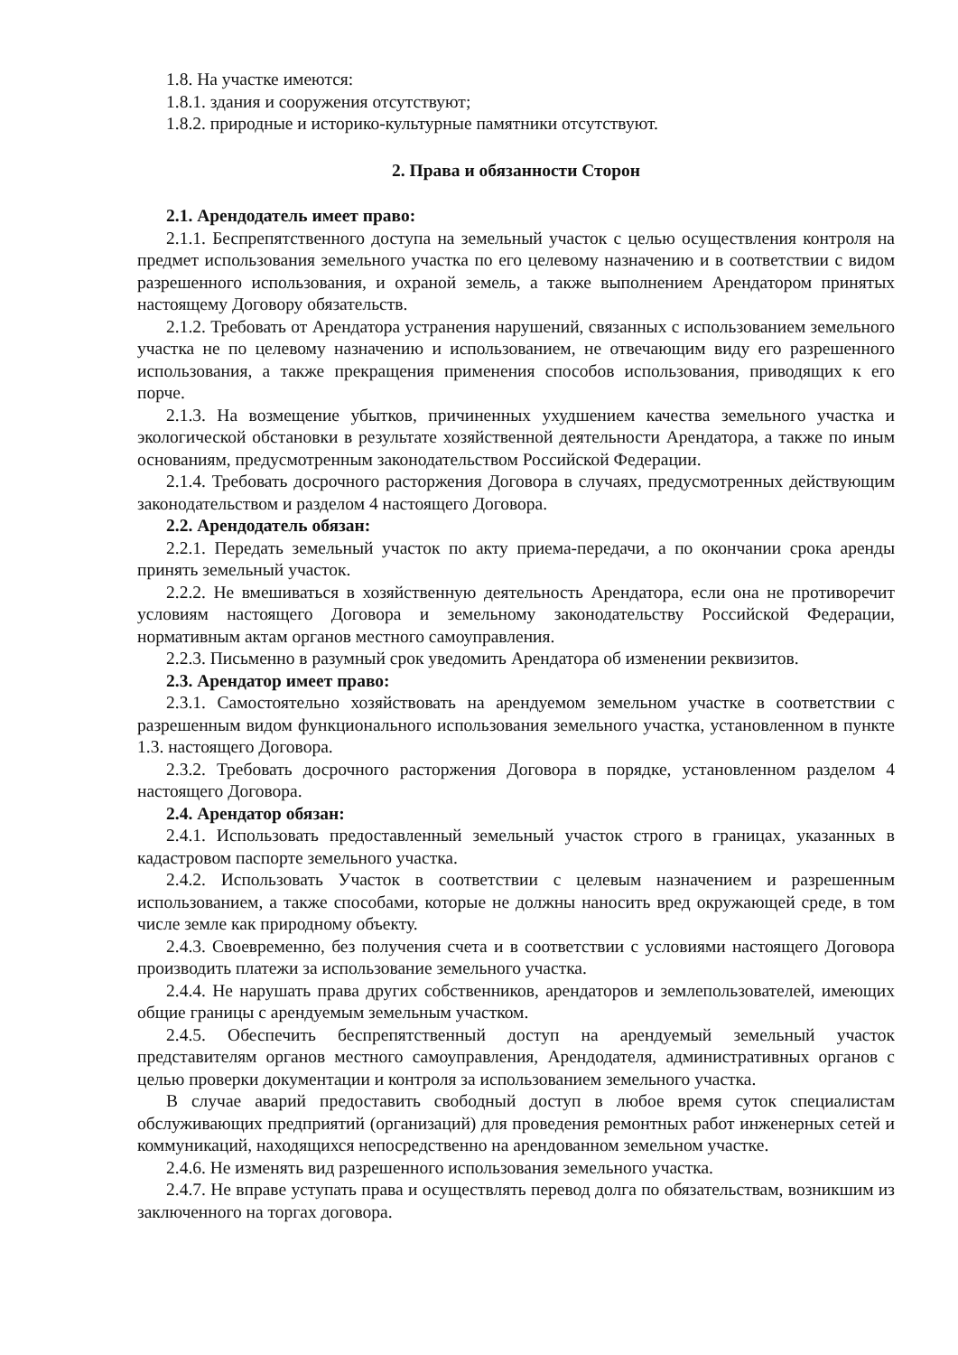1.8. На участке имеются:
1.8.1. здания и сооружения отсутствуют;
1.8.2. природные и историко-культурные памятники отсутствуют.
2. Права и обязанности Сторон
2.1. Арендодатель имеет право:
2.1.1. Беспрепятственного доступа на земельный участок с целью осуществления контроля на предмет использования земельного участка по его целевому назначению и в соответствии с видом разрешенного использования, и охраной земель, а также выполнением Арендатором принятых настоящему Договору обязательств.
2.1.2. Требовать от Арендатора устранения нарушений, связанных с использованием земельного участка не по целевому назначению и использованием, не отвечающим виду его разрешенного использования, а также прекращения применения способов использования, приводящих к его порче.
2.1.3. На возмещение убытков, причиненных ухудшением качества земельного участка и экологической обстановки в результате хозяйственной деятельности Арендатора, а также по иным основаниям, предусмотренным законодательством Российской Федерации.
2.1.4. Требовать досрочного расторжения Договора в случаях, предусмотренных действующим законодательством и разделом 4 настоящего Договора.
2.2. Арендодатель обязан:
2.2.1. Передать земельный участок по акту приема-передачи, а по окончании срока аренды принять земельный участок.
2.2.2. Не вмешиваться в хозяйственную деятельность Арендатора, если она не противоречит условиям настоящего Договора и земельному законодательству Российской Федерации, нормативным актам органов местного самоуправления.
2.2.3. Письменно в разумный срок уведомить Арендатора об изменении реквизитов.
2.3. Арендатор имеет право:
2.3.1. Самостоятельно хозяйствовать на арендуемом земельном участке в соответствии с разрешенным видом функционального использования земельного участка, установленном в пункте 1.3. настоящего Договора.
2.3.2. Требовать досрочного расторжения Договора в порядке, установленном разделом 4 настоящего Договора.
2.4. Арендатор обязан:
2.4.1. Использовать предоставленный земельный участок строго в границах, указанных в кадастровом паспорте земельного участка.
2.4.2. Использовать Участок в соответствии с целевым назначением и разрешенным использованием, а также способами, которые не должны наносить вред окружающей среде, в том числе земле как природному объекту.
2.4.3. Своевременно, без получения счета и в соответствии с условиями настоящего Договора производить платежи за использование земельного участка.
2.4.4. Не нарушать права других собственников, арендаторов и землепользователей, имеющих общие границы с арендуемым земельным участком.
2.4.5. Обеспечить беспрепятственный доступ на арендуемый земельный участок представителям органов местного самоуправления, Арендодателя, административных органов с целью проверки документации и контроля за использованием земельного участка.
В случае аварий предоставить свободный доступ в любое время суток специалистам обслуживающих предприятий (организаций) для проведения ремонтных работ инженерных сетей и коммуникаций, находящихся непосредственно на арендованном земельном участке.
2.4.6. Не изменять вид разрешенного использования земельного участка.
2.4.7. Не вправе уступать права и осуществлять перевод долга по обязательствам, возникшим из заключенного на торгах договора.